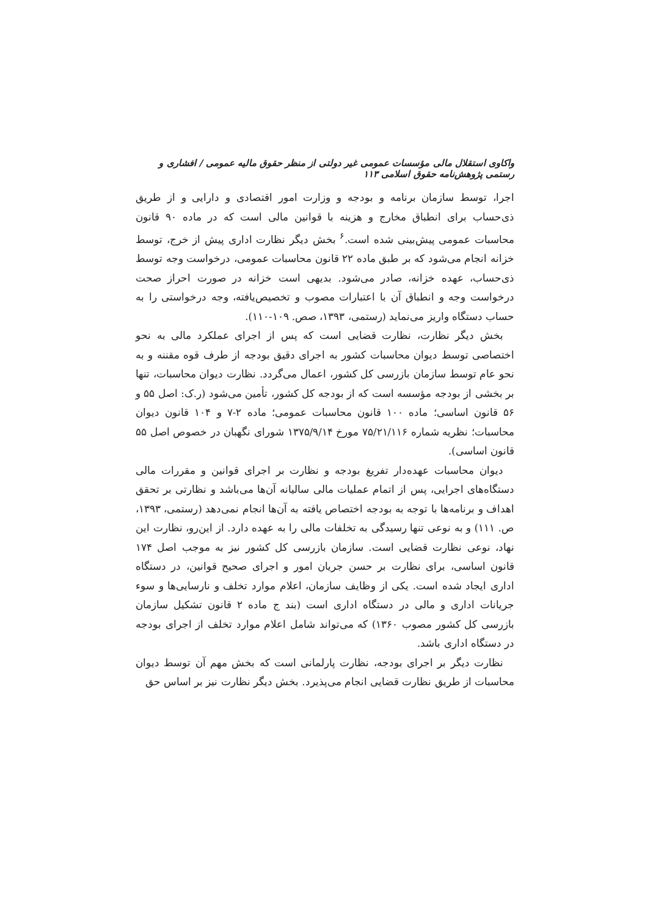واکاوی استقلال مالی مؤسسات عمومی غیر دولتی از منظر حقوق مالیه عمومی / افشاری و رستمی پژوهش‌نامه حقوق اسلامی ۱۱۳
اجرا، توسط سازمان برنامه و بودجه و وزارت امور اقتصادی و دارایی و از طریق ذی‌حساب برای انطباق مخارج و هزینه با قوانین مالی است که در ماده ۹۰ قانون محاسبات عمومی پیش‌بینی شده است.<sup>۶</sup> بخش دیگر نظارت اداری پیش از خرج، توسط خزانه انجام می‌شود که بر طبق ماده ۲۲ قانون محاسبات عمومی، درخواست وجه توسط ذی‌حساب، عهده خزانه، صادر می‌شود. بدیهی است خزانه در صورت احراز صحت درخواست وجه و انطباق آن با اعتبارات مصوب و تخصیص‌یافته، وجه درخواستی را به حساب دستگاه واریز می‌نماید (رستمی، ۱۳۹۳، صص. ۱۰۹-۱۱۰).
بخش دیگر نظارت، نظارت قضایی است که پس از اجرای عملکرد مالی به نحو اختصاصی توسط دیوان محاسبات کشور به اجرای دقیق بودجه از طرف قوه مقننه و به نحو عام توسط سازمان بازرسی کل کشور، اعمال می‌گردد. نظارت دیوان محاسبات، تنها بر بخشی از بودجه مؤسسه است که از بودجه کل کشور، تأمین می‌شود (ر.ک: اصل ۵۵ و ۵۶ قانون اساسی؛ ماده ۱۰۰ قانون محاسبات عمومی؛ ماده ۲-۷ و ۱۰۴ قانون دیوان محاسبات؛ نظریه شماره ۷۵/۲۱/۱۱۶ مورخ ۱۳۷۵/۹/۱۴ شورای نگهبان در خصوص اصل ۵۵ قانون اساسی).
دیوان محاسبات عهده‌دار تفریغ بودجه و نظارت بر اجرای قوانین و مقررات مالی دستگاه‌های اجرایی، پس از اتمام عملیات مالی سالیانه آن‌ها می‌باشد و نظارتی بر تحقق اهداف و برنامه‌ها با توجه به بودجه اختصاص یافته به آن‌ها انجام نمی‌دهد (رستمی، ۱۳۹۳، ص. ۱۱۱) و به نوعی تنها رسیدگی به تخلفات مالی را به عهده دارد. از این‌رو، نظارت این نهاد، نوعی نظارت قضایی است. سازمان بازرسی کل کشور نیز به موجب اصل ۱۷۴ قانون اساسی، برای نظارت بر حسن جریان امور و اجرای صحیح قوانین، در دستگاه اداری ایجاد شده است. یکی از وظایف سازمان، اعلام موارد تخلف و نارسایی‌ها و سوء جریانات اداری و مالی در دستگاه اداری است (بند ج ماده ۲ قانون تشکیل سازمان بازرسی کل کشور مصوب ۱۳۶۰) که می‌تواند شامل اعلام موارد تخلف از اجرای بودجه در دستگاه اداری باشد.
نظارت دیگر بر اجرای بودجه، نظارت پارلمانی است که بخش مهم آن توسط دیوان محاسبات از طریق نظارت قضایی انجام می‌پذیرد. بخش دیگر نظارت نیز بر اساس حق